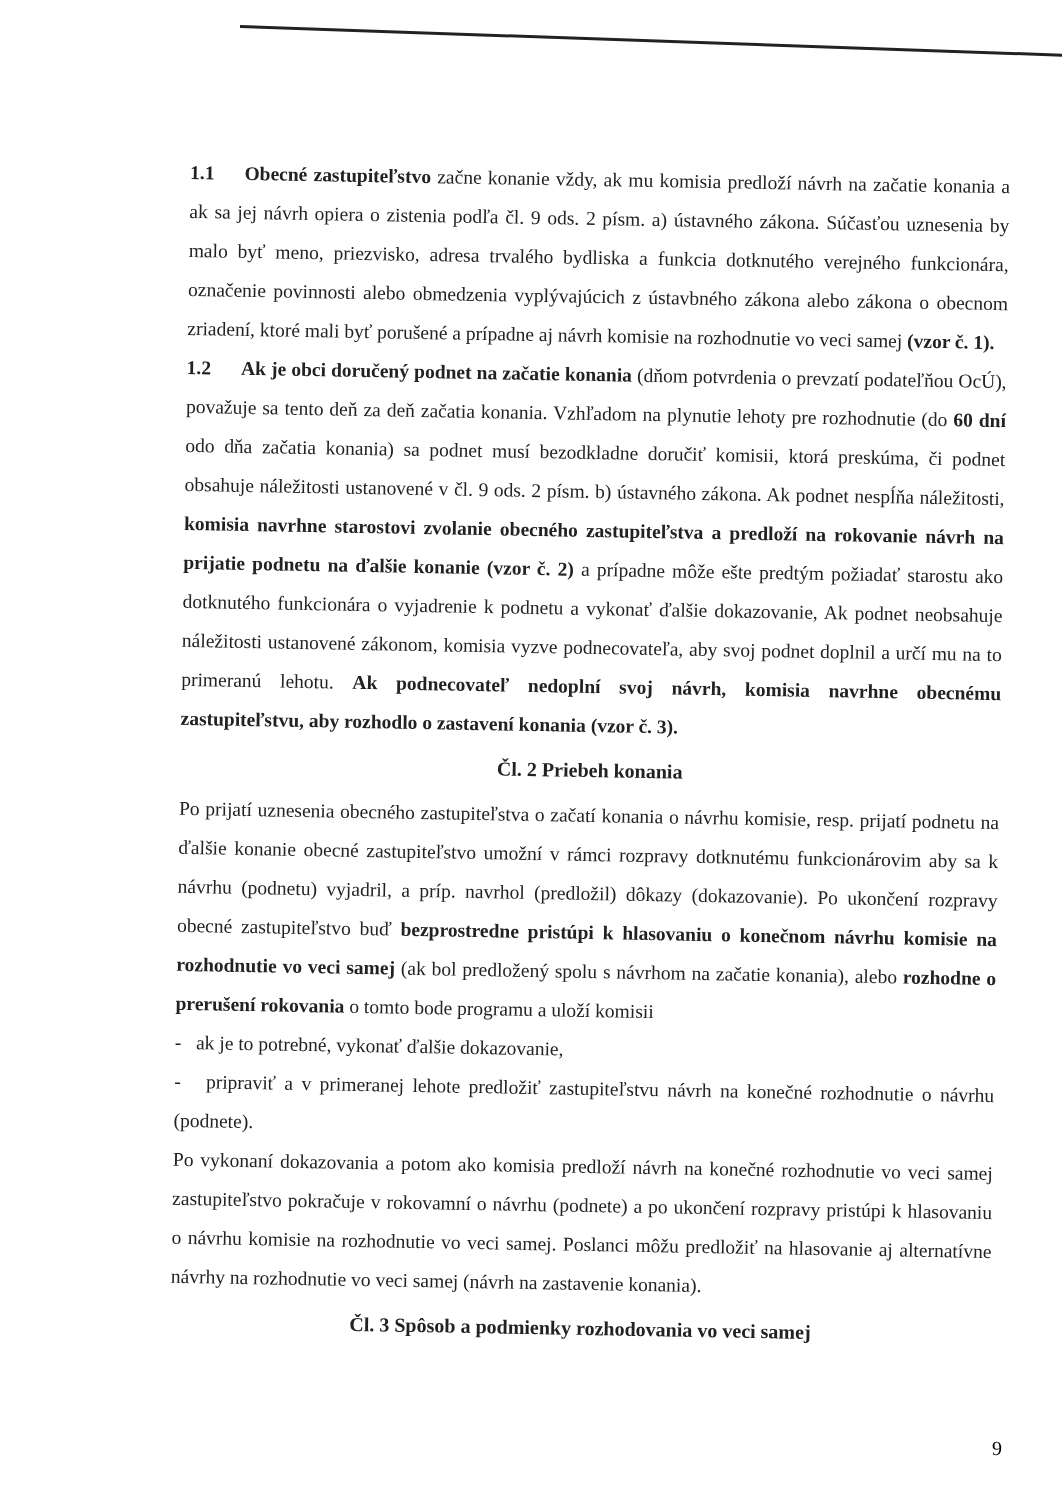1.1 Obecné zastupiteľstvo začne konanie vždy, ak mu komisia predloží návrh na začatie konania a ak sa jej návrh opiera o zistenia podľa čl. 9 ods. 2 písm. a) ústavného zákona. Súčasťou uznesenia by malo byť meno, priezvisko, adresa trvalého bydliska a funkcia dotknutého verejného funkcionára, označenie povinnosti alebo obmedzenia vyplývajúcich z ústavbného zákona alebo zákona o obecnom zriadení, ktoré mali byť porušené a prípadne aj návrh komisie na rozhodnutie vo veci samej (vzor č. 1).
1.2 Ak je obci doručený podnet na začatie konania (dňom potvrdenia o prevzatí podateľňou OcÚ), považuje sa tento deň za deň začatia konania. Vzhľadom na plynutie lehoty pre rozhodnutie (do 60 dní odo dňa začatia konania) sa podnet musí bezodkladne doručiť komisii, ktorá preskúma, či podnet obsahuje náležitosti ustanovené v čl. 9 ods. 2 písm. b) ústavného zákona. Ak podnet nespĺňa náležitosti, komisia navrhne starostovi zvolanie obecného zastupiteľstva a predloží na rokovanie návrh na prijatie podnetu na ďalšie konanie (vzor č. 2) a prípadne môže ešte predtým požiadať starostu ako dotknutého funkcionára o vyjadrenie k podnetu a vykonať ďalšie dokazovanie, Ak podnet neobsahuje náležitosti ustanovené zákonom, komisia vyzve podnecovateľa, aby svoj podnet doplnil a určí mu na to primeranú lehotu. Ak podnecovateľ nedoplní svoj návrh, komisia navrhne obecnému zastupiteľstvu, aby rozhodlo o zastavení konania (vzor č. 3).
Čl. 2 Priebeh konania
Po prijatí uznesenia obecného zastupiteľstva o začatí konania o návrhu komisie, resp. prijatí podnetu na ďalšie konanie obecné zastupiteľstvo umožní v rámci rozpravy dotknutému funkcionárovim aby sa k návrhu (podnetu) vyjadril, a príp. navrhol (predložil) dôkazy (dokazovanie). Po ukončení rozpravy obecné zastupiteľstvo buď bezprostredne pristúpi k hlasovaniu o konečnom návrhu komisie na rozhodnutie vo veci samej (ak bol predložený spolu s návrhom na začatie konania), alebo rozhodne o prerušení rokovania o tomto bode programu a uloží komisii
- ak je to potrebné, vykonať ďalšie dokazovanie,
- pripraviť a v primeranej lehote predložiť zastupiteľstvu návrh na konečné rozhodnutie o návrhu (podnete).
Po vykonaní dokazovania a potom ako komisia predloží návrh na konečné rozhodnutie vo veci samej zastupiteľstvo pokračuje v rokovamní o návrhu (podnete) a po ukončení rozpravy pristúpi k hlasovaniu o návrhu komisie na rozhodnutie vo veci samej. Poslanci môžu predložiť na hlasovanie aj alternatívne návrhy na rozhodnutie vo veci samej (návrh na zastavenie konania).
Čl. 3 Spôsob a podmienky rozhodovania vo veci samej
9